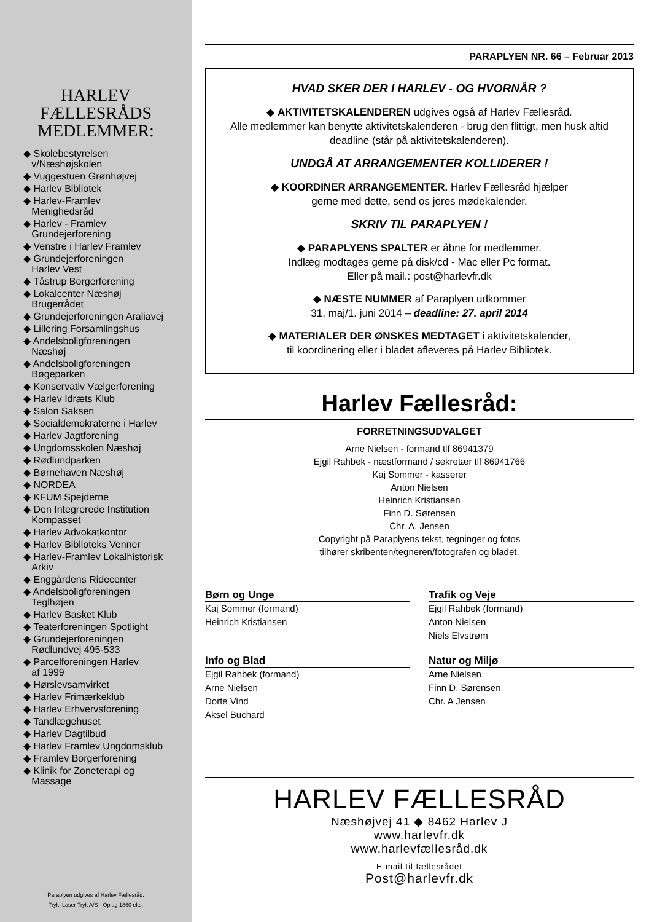HARLEV
FÆLLESRÅDS
MEDLEMMER:
◆ Skolebestyrelsen
v/Næshøjskolen
◆ Vuggestuen Grønhøjvej
◆ Harlev Bibliotek
◆ Harlev-Framlev
Menighedsråd
◆ Harlev - Framlev
Grundejerforening
◆ Venstre i Harlev Framlev
◆ Grundejerforeningen
Harlev Vest
◆ Tåstrup Borgerforening
◆ Lokalcenter Næshøj
Brugerrådet
◆ Grundejerforeningen Araliavej
◆ Lillering Forsamlingshus
◆ Andelsboligforeningen
Næshøj
◆ Andelsboligforeningen
Bøgeparken
◆ Konservativ Vælgerforening
◆ Harlev Idræts Klub
◆ Salon Saksen
◆ Socialdemokraterne i Harlev
◆ Harlev Jagtforening
◆ Ungdomsskolen Næshøj
◆ Rødlundparken
◆ Børnehaven Næshøj
◆ NORDEA
◆ KFUM Spejderne
◆ Den Integrerede Institution
Kompasset
◆ Harlev Advokatkontor
◆ Harlev Biblioteks Venner
◆ Harlev-Framlev Lokalhistorisk
Arkiv
◆ Enggårdens Ridecenter
◆ Andelsboligforeningen
Teglhøjen
◆ Harlev Basket Klub
◆ Teaterforeningen Spotlight
◆ Grundejerforeningen
Rødlundvej 495-533
◆ Parcelforeningen Harlev
af 1999
◆ Hørslevsamvirket
◆ Harlev Frimærkeklub
◆ Harlev Erhvervsforening
◆ Tandlægehuset
◆ Harlev Dagtilbud
◆ Harlev Framlev Ungdomsklub
◆ Framlev Borgerforening
◆ Klinik for Zoneterapi og
Massage
Paraplyen udgives af Harlev Fællesråd.
Tryk: Laser Tryk A/S · Oplag 1860 eks.
PARAPLYEN NR. 66 – Februar 2013
HVAD SKER DER I HARLEV - OG HVORNÅR ?
◆ AKTIVITETSKALENDEREN udgives også af Harlev Fællesråd.
Alle medlemmer kan benytte aktivitetskalenderen - brug den flittigt, men husk altid deadline (står på aktivitetskalenderen).
UNDGÅ AT ARRANGEMENTER KOLLIDERER !
◆ KOORDINER ARRANGEMENTER. Harlev Fællesråd hjælper
gerne med dette, send os jeres mødekalender.
SKRIV TIL PARAPLYEN !
◆ PARAPLYENS SPALTER er åbne for medlemmer.
Indlæg modtages gerne på disk/cd - Mac eller Pc format.
Eller på mail.: post@harlevfr.dk
◆ NÆSTE NUMMER af Paraplyen udkommer
31. maj/1. juni 2014 – deadline: 27. april 2014
◆ MATERIALER DER ØNSKES MEDTAGET i aktivitetskalender,
til koordinering eller i bladet afleveres på Harlev Bibliotek.
Harlev Fællesråd:
FORRETNINGSUDVALGET
Arne Nielsen - formand tlf 86941379
Ejgil Rahbek - næstformand / sekretær tlf 86941766
Kaj Sommer - kasserer
Anton Nielsen
Heinrich Kristiansen
Finn D. Sørensen
Chr. A. Jensen
Copyright på Paraplyens tekst, tegninger og fotos
tilhører skribenten/tegneren/fotografen og bladet.
Børn og Unge
Kaj Sommer (formand)
Heinrich Kristiansen
Trafik og Veje
Ejgil Rahbek (formand)
Anton Nielsen
Niels Elvstrøm
Info og Blad
Ejgil Rahbek (formand)
Arne Nielsen
Dorte Vind
Aksel Buchard
Natur og Miljø
Arne Nielsen
Finn D. Sørensen
Chr. A Jensen
HARLEV FÆLLESRÅD
Næshøjvej 41 ◆ 8462 Harlev J
www.harlevfr.dk
www.harlevfællesråd.dk
E-mail til fællesrådet
Post@harlevfr.dk